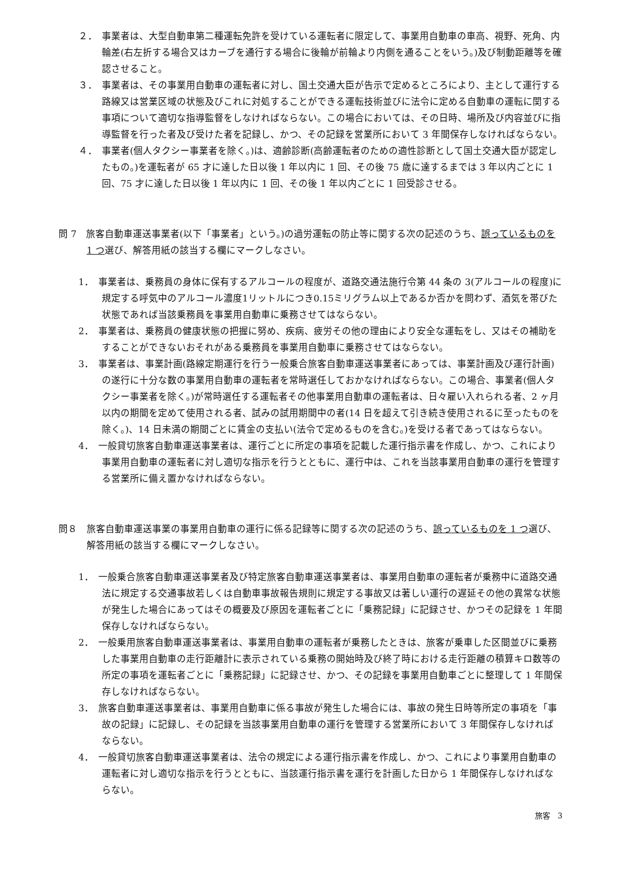２．　事業者は、大型自動車第二種運転免許を受けている運転者に限定して、事業用自動車の車高、視野、死角、内輪差(右左折する場合又はカーブを通行する場合に後輪が前輪より内側を通ることをいう。)及び制動距離等を確認させること。
３．　事業者は、その事業用自動車の運転者に対し、国土交通大臣が告示で定めるところにより、主として運行する路線又は営業区域の状態及びこれに対処することができる運転技術並びに法令に定める自動車の運転に関する事項について適切な指導監督をしなければならない。この場合においては、その日時、場所及び内容並びに指導監督を行った者及び受けた者を記録し、かつ、その記録を営業所において 3 年間保存しなければならない。
４．　事業者(個人タクシー事業者を除く。)は、適齢診断(高齢運転者のための適性診断として国土交通大臣が認定したもの。)を運転者が 65 才に達した日以後 1 年以内に 1 回、その後 75 歳に達するまでは 3 年以内ごとに 1 回、75 才に達した日以後 1 年以内に 1 回、その後 1 年以内ごとに 1 回受診させる。
問 7　旅客自動車運送事業者(以下「事業者」という。)の過労運転の防止等に関する次の記述のうち、誤っているものを 1 つ選び、解答用紙の該当する欄にマークしなさい。
1．　事業者は、乗務員の身体に保有するアルコールの程度が、道路交通法施行令第 44 条の 3(アルコールの程度)に規定する呼気中のアルコール濃度1リットルにつき0.15ミリグラム以上であるか否かを問わず、酒気を帯びた状態であれば当該乗務員を事業用自動車に乗務させてはならない。
2．　事業者は、乗務員の健康状態の把握に努め、疾病、疲労その他の理由により安全な運転をし、又はその補助をすることができないおそれがある乗務員を事業用自動車に乗務させてはならない。
3．　事業者は、事業計画(路線定期運行を行う一般乗合旅客自動車運送事業者にあっては、事業計画及び運行計画)の遂行に十分な数の事業用自動車の運転者を常時選任しておかなければならない。この場合、事業者(個人タクシー事業者を除く。)が常時選任する運転者その他事業用自動車の運転者は、日々雇い入れられる者、2 ヶ月以内の期間を定めて使用される者、試みの試用期間中の者(14 日を超えて引き続き使用されるに至ったものを除く。)、14 日未満の期間ごとに賃金の支払い(法令で定めるものを含む。)を受ける者であってはならない。
4．　一般貸切旅客自動車運送事業者は、運行ごとに所定の事項を記載した運行指示書を作成し、かつ、これにより事業用自動車の運転者に対し適切な指示を行うとともに、運行中は、これを当該事業用自動車の運行を管理する営業所に備え置かなければならない。
問８　旅客自動車運送事業の事業用自動車の運行に係る記録等に関する次の記述のうち、誤っているものを 1 つ選び、解答用紙の該当する欄にマークしなさい。
1．　一般乗合旅客自動車運送事業者及び特定旅客自動車運送事業者は、事業用自動車の運転者が乗務中に道路交通法に規定する交通事故若しくは自動車事故報告規則に規定する事故又は著しい運行の遅延その他の異常な状態が発生した場合にあってはその概要及び原因を運転者ごとに「乗務記録」に記録させ、かつその記録を 1 年間保存しなければならない。
2．　一般乗用旅客自動車運送事業者は、事業用自動車の運転者が乗務したときは、旅客が乗車した区間並びに乗務した事業用自動車の走行距離計に表示されている乗務の開始時及び終了時における走行距離の積算キロ数等の所定の事項を運転者ごとに「乗務記録」に記録させ、かつ、その記録を事業用自動車ごとに整理して 1 年間保存しなければならない。
3．　旅客自動車運送事業者は、事業用自動車に係る事故が発生した場合には、事故の発生日時等所定の事項を「事故の記録」に記録し、その記録を当該事業用自動車の運行を管理する営業所において 3 年間保存しなければならない。
4．　一般貸切旅客自動車運送事業者は、法令の規定による運行指示書を作成し、かつ、これにより事業用自動車の運転者に対し適切な指示を行うとともに、当該運行指示書を運行を計画した日から 1 年間保存しなければならない。
旅客　3